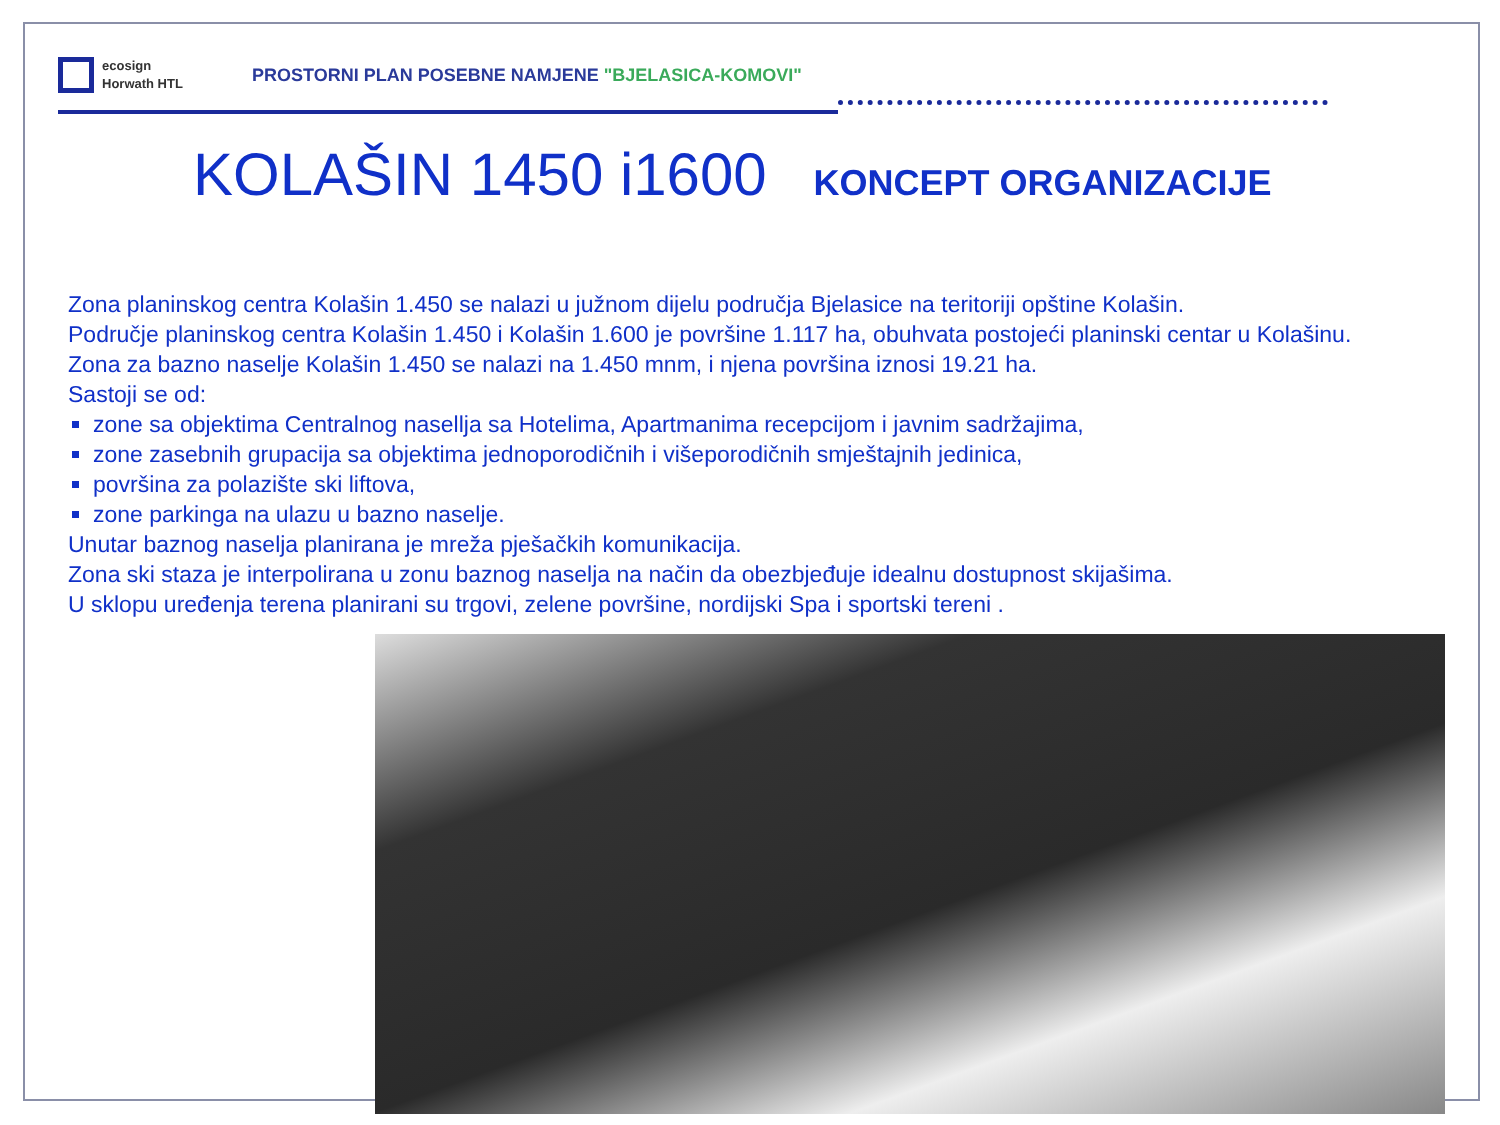ecosign
Horwath HTL
PROSTORNI PLAN POSEBNE NAMJENE "BJELASICA-KOMOVI"
KOLAŠIN 1450 i1600 KONCEPT ORGANIZACIJE
Zona planinskog centra Kolašin 1.450 se nalazi u južnom dijelu područja Bjelasice na teritoriji opštine Kolašin.
Područje planinskog centra Kolašin 1.450 i Kolašin 1.600 je površine 1.117 ha, obuhvata postojeći planinski centar u Kolašinu.
Zona za bazno naselje Kolašin 1.450 se nalazi na 1.450 mnm, i njena površina iznosi 19.21 ha.
Sastoji se od:
zone sa objektima Centralnog nasellja sa Hotelima, Apartmanima recepcijom i javnim sadržajima,
zone zasebnih grupacija sa objektima jednoporodičnih i višeporodičnih smještajnih jedinica,
površina za polazište ski liftova,
zone parkinga na ulazu u bazno naselje.
Unutar baznog naselja planirana je mreža pješačkih komunikacija.
Zona ski staza je interpolirana u zonu baznog naselja na način da obezbjeđuje idealnu dostupnost skijašima.
U sklopu uređenja terena planirani su trgovi, zelene površine, nordijski Spa i sportski tereni .